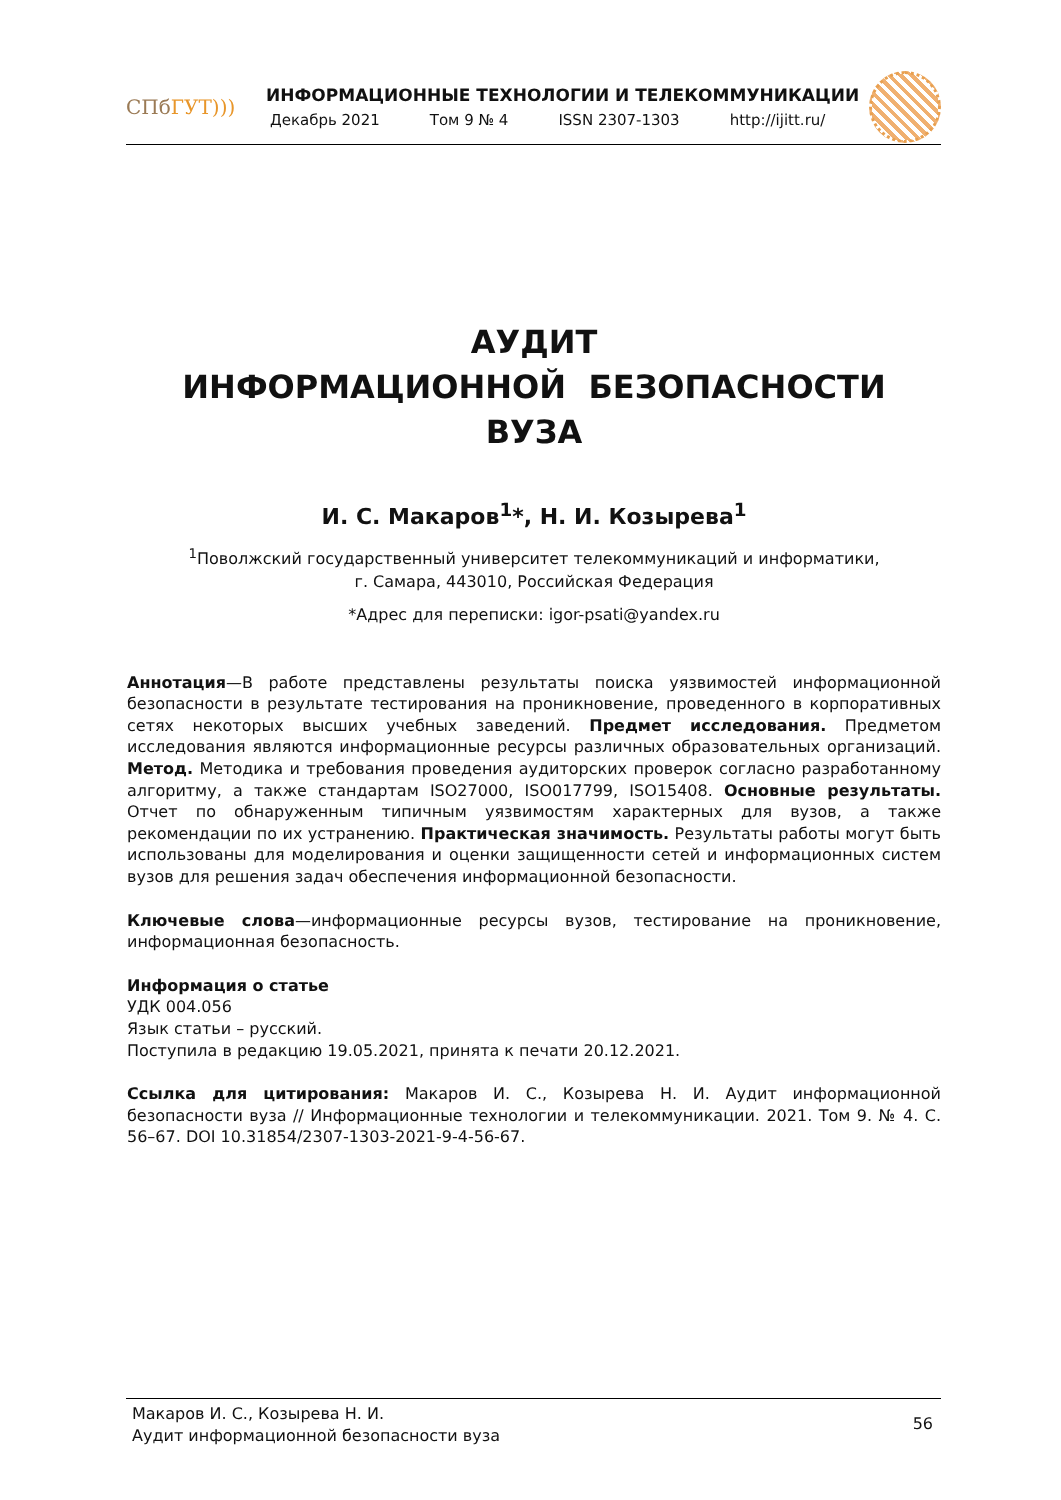СПбГУТ)))
ИНФОРМАЦИОННЫЕ ТЕХНОЛОГИИ И ТЕЛЕКОММУНИКАЦИИ
Декабрь 2021 Том 9 № 4 ISSN 2307-1303 http://ijitt.ru/
АУДИТ
ИНФОРМАЦИОННОЙ БЕЗОПАСНОСТИ
ВУЗА
И. С. Макаров<sup>1</sup>*, Н. И. Козырева<sup>1</sup>
<sup>1</sup> Поволжский государственный университет телекоммуникаций и информатики,
г. Самара, 443010, Российская Федерация
*Адрес для переписки: igor-psati@yandex.ru
Аннотация—В работе представлены результаты поиска уязвимостей информационной безопасности в результате тестирования на проникновение, проведенного в корпоративных сетях некоторых высших учебных заведений. Предмет исследования. Предметом исследования являются информационные ресурсы различных образовательных организаций. Метод. Методика и требования проведения аудиторских проверок согласно разработанному алгоритму, а также стандартам ISO27000, ISO017799, ISO15408. Основные результаты. Отчет по обнаруженным типичным уязвимостям характерных для вузов, а также рекомендации по их устранению. Практическая значимость. Результаты работы могут быть использованы для моделирования и оценки защищенности сетей и информационных систем вузов для решения задач обеспечения информационной безопасности.
Ключевые слова—информационные ресурсы вузов, тестирование на проникновение, информационная безопасность.
Информация о статье
УДК 004.056
Язык статьи – русский.
Поступила в редакцию 19.05.2021, принята к печати 20.12.2021.
Ссылка для цитирования: Макаров И. С., Козырева Н. И. Аудит информационной безопасности вуза // Информационные технологии и телекоммуникации. 2021. Том 9. № 4. С. 56–67. DOI 10.31854/2307-1303-2021-9-4-56-67.
Макаров И. С., Козырева Н. И.
Аудит информационной безопасности вуза
56